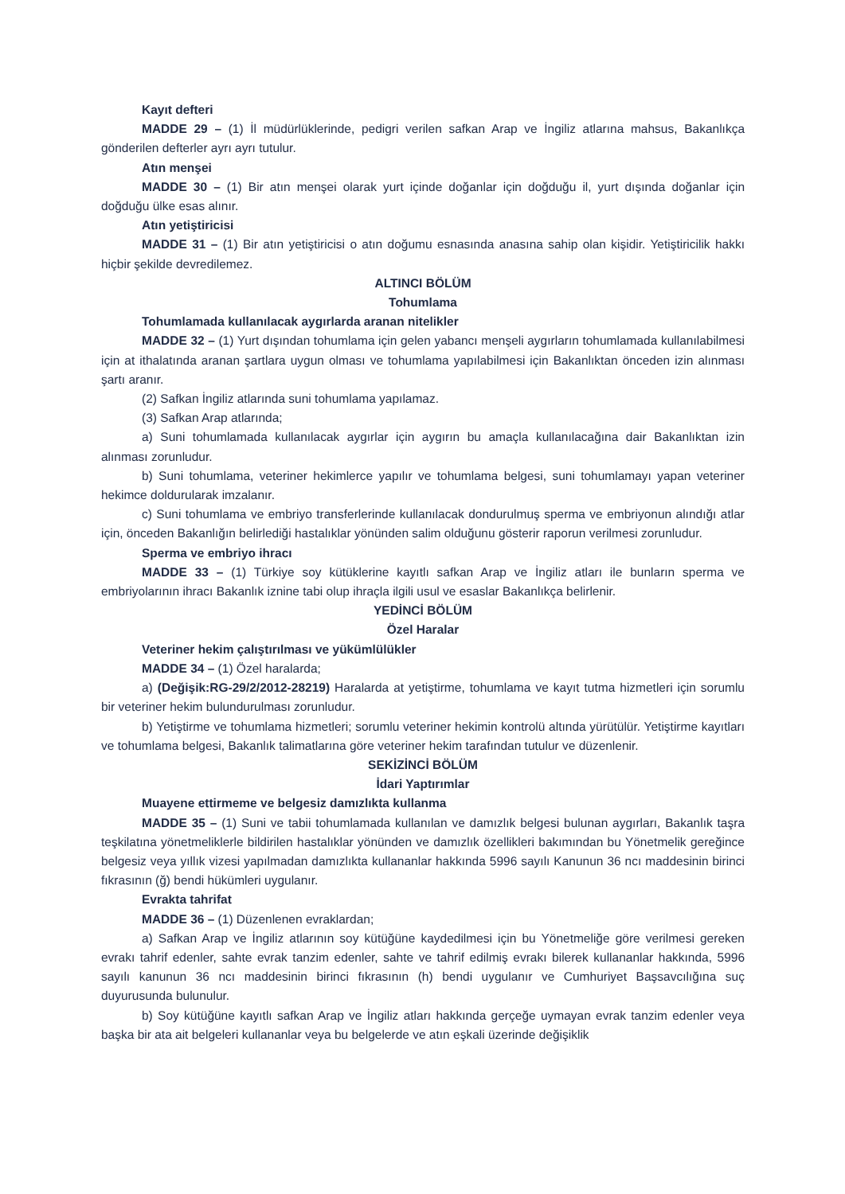Kayıt defteri
MADDE 29 – (1) İl müdürlüklerinde, pedigri verilen safkan Arap ve İngiliz atlarına mahsus, Bakanlıkça gönderilen defterler ayrı ayrı tutulur.
Atın menşei
MADDE 30 – (1) Bir atın menşei olarak yurt içinde doğanlar için doğduğu il, yurt dışında doğanlar için doğduğu ülke esas alınır.
Atın yetiştiricisi
MADDE 31 – (1) Bir atın yetiştiricisi o atın doğumu esnasında anasına sahip olan kişidir. Yetiştiricilik hakkı hiçbir şekilde devredilemez.
ALTINCI BÖLÜM
Tohumlama
Tohumlamada kullanılacak aygırlarda aranan nitelikler
MADDE 32 – (1) Yurt dışından tohumlama için gelen yabancı menşeli aygırların tohumlamada kullanılabilmesi için at ithalatında aranan şartlara uygun olması ve tohumlama yapılabilmesi için Bakanlıktan önceden izin alınması şartı aranır.
(2) Safkan İngiliz atlarında suni tohumlama yapılamaz.
(3) Safkan Arap atlarında;
a) Suni tohumlamada kullanılacak aygırlar için aygırın bu amaçla kullanılacağına dair Bakanlıktan izin alınması zorunludur.
b) Suni tohumlama, veteriner hekimlerce yapılır ve tohumlama belgesi, suni tohumlamayı yapan veteriner hekimce doldurularak imzalanır.
c) Suni tohumlama ve embriyo transferlerinde kullanılacak dondurulmuş sperma ve embriyonun alındığı atlar için, önceden Bakanlığın belirlediği hastalıklar yönünden salim olduğunu gösterir raporun verilmesi zorunludur.
Sperma ve embriyo ihracı
MADDE 33 – (1) Türkiye soy kütüklerine kayıtlı safkan Arap ve İngiliz atları ile bunların sperma ve embriyolarının ihracı Bakanlık iznine tabi olup ihraçla ilgili usul ve esaslar Bakanlıkça belirlenir.
YEDİNCİ BÖLÜM
Özel Haralar
Veteriner hekim çalıştırılması ve yükümlülükler
MADDE 34 – (1) Özel haralarda;
a) (Değişik:RG-29/2/2012-28219) Haralarda at yetiştirme, tohumlama ve kayıt tutma hizmetleri için sorumlu bir veteriner hekim bulundurulması zorunludur.
b) Yetiştirme ve tohumlama hizmetleri; sorumlu veteriner hekimin kontrolü altında yürütülür. Yetiştirme kayıtları ve tohumlama belgesi, Bakanlık talimatlarına göre veteriner hekim tarafından tutulur ve düzenlenir.
SEKİZİNCİ BÖLÜM
İdari Yaptırımlar
Muayene ettirmeme ve belgesiz damızlıkta kullanma
MADDE 35 – (1) Suni ve tabii tohumlamada kullanılan ve damızlık belgesi bulunan aygırları, Bakanlık taşra teşkilatına yönetmeliklerle bildirilen hastalıklar yönünden ve damızlık özellikleri bakımından bu Yönetmelik gereğince belgesiz veya yıllık vizesi yapılmadan damızlıkta kullananlar hakkında 5996 sayılı Kanunun 36 ncı maddesinin birinci fıkrasının (ğ) bendi hükümleri uygulanır.
Evrakta tahrifat
MADDE 36 – (1) Düzenlenen evraklardan;
a) Safkan Arap ve İngiliz atlarının soy kütüğüne kaydedilmesi için bu Yönetmeliğe göre verilmesi gereken evrakı tahrif edenler, sahte evrak tanzim edenler, sahte ve tahrif edilmiş evrakı bilerek kullananlar hakkında, 5996 sayılı kanunun 36 ncı maddesinin birinci fıkrasının (h) bendi uygulanır ve Cumhuriyet Başsavcılığına suç duyurusunda bulunulur.
b) Soy kütüğüne kayıtlı safkan Arap ve İngiliz atları hakkında gerçeğe uymayan evrak tanzim edenler veya başka bir ata ait belgeleri kullananlar veya bu belgelerde ve atın eşkali üzerinde değişiklik